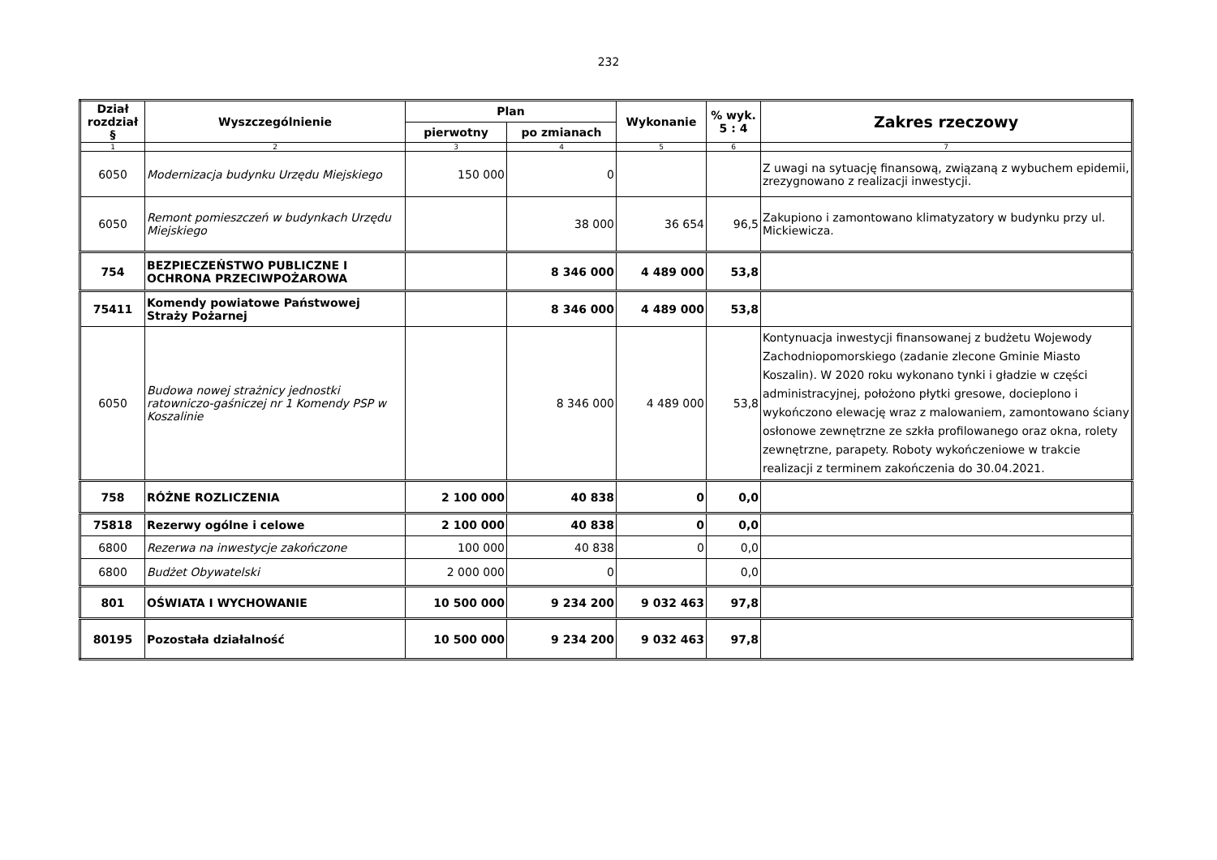232
| Dział rozdział § | Wyszczególnienie | Plan | | Wykonanie | % wyk. 5 : 4 | Zakres rzeczowy |
| --- | --- | --- | --- | --- | --- | --- |
| | | pierwotny | po zmianach | | | |
| 1 | 2 | 3 | 4 | 5 | 6 | 7 |
| 6050 | Modernizacja budynku Urzędu Miejskiego | 150 000 | 0 | | | Z uwagi na sytuację finansową, związaną z wybuchem epidemii, zrezygnowano z realizacji inwestycji. |
| 6050 | Remont pomieszczeń w budynkach Urzędu Miejskiego | | 38 000 | 36 654 | 96,5 | Zakupiono i zamontowano klimatyzatory w budynku przy ul. Mickiewicza. |
| 754 | BEZPIECZEŃSTWO PUBLICZNE I OCHRONA PRZECIWPOŻAROWA | | 8 346 000 | 4 489 000 | 53,8 | |
| 75411 | Komendy powiatowe Państwowej Straży Pożarnej | | 8 346 000 | 4 489 000 | 53,8 | |
| 6050 | Budowa nowej strażnicy jednostki ratowniczo-gaśniczej nr 1 Komendy PSP w Koszalinie | | 8 346 000 | 4 489 000 | 53,8 | Kontynuacja inwestycji finansowanej z budżetu Wojewody Zachodniopomorskiego (zadanie zlecone Gminie Miasto Koszalin). W 2020 roku wykonano tynki i gładzie w części administracyjnej, położono płytki gresowe, docieplono i wykończono elewację wraz z malowaniem, zamontowano ściany osłonowe zewnętrzne ze szkła profilowanego oraz okna, rolety zewnętrzne, parapety. Roboty wykończeniowe w trakcie realizacji z terminem zakończenia do 30.04.2021. |
| 758 | RÓŻNE ROZLICZENIA | 2 100 000 | 40 838 | 0 | 0,0 | |
| 75818 | Rezerwy ogólne i celowe | 2 100 000 | 40 838 | 0 | 0,0 | |
| 6800 | Rezerwa na inwestycje zakończone | 100 000 | 40 838 | 0 | 0,0 | |
| 6800 | Budżet Obywatelski | 2 000 000 | 0 | | 0,0 | |
| 801 | OŚWIATA I WYCHOWANIE | 10 500 000 | 9 234 200 | 9 032 463 | 97,8 | |
| 80195 | Pozostała działalność | 10 500 000 | 9 234 200 | 9 032 463 | 97,8 | |